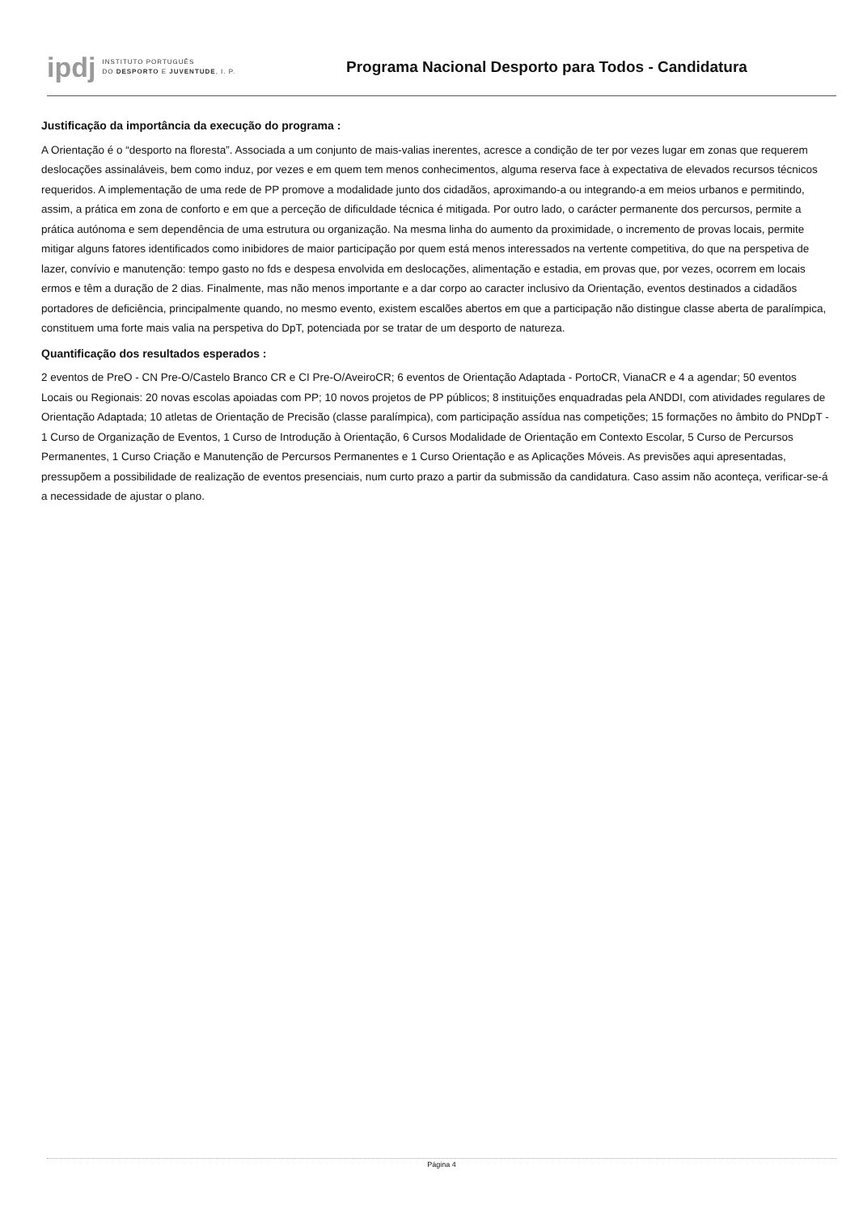ipdj
INSTITUTO PORTUGUÊS
DO DESPORTO E JUVENTUDE, I. P.
Programa Nacional Desporto para Todos - Candidatura
Justificação da importância da execução do programa :
A Orientação é o “desporto na floresta”. Associada a um conjunto de mais-valias inerentes, acresce a condição de ter por vezes lugar em zonas que requerem deslocações assinaláveis, bem como induz, por vezes e em quem tem menos conhecimentos, alguma reserva face à expectativa de elevados recursos técnicos requeridos. A implementação de uma rede de PP promove a modalidade junto dos cidadãos, aproximando-a ou integrando-a em meios urbanos e permitindo, assim, a prática em zona de conforto e em que a perceção de dificuldade técnica é mitigada. Por outro lado, o carácter permanente dos percursos, permite a prática autónoma e sem dependência de uma estrutura ou organização. Na mesma linha do aumento da proximidade, o incremento de provas locais, permite mitigar alguns fatores identificados como inibidores de maior participação por quem está menos interessados na vertente competitiva, do que na perspetiva de lazer, convívio e manutenção: tempo gasto no fds e despesa envolvida em deslocações, alimentação e estadia, em provas que, por vezes, ocorrem em locais ermos e têm a duração de 2 dias. Finalmente, mas não menos importante e a dar corpo ao caracter inclusivo da Orientação, eventos destinados a cidadãos portadores de deficiência, principalmente quando, no mesmo evento, existem escalões abertos em que a participação não distingue classe aberta de paralímpica, constituem uma forte mais valia na perspetiva do DpT, potenciada por se tratar de um desporto de natureza.
Quantificação dos resultados esperados :
2 eventos de PreO - CN Pre-O/Castelo Branco CR e CI Pre-O/AveiroCR; 6 eventos de Orientação Adaptada - PortoCR, VianaCR e 4 a agendar; 50 eventos Locais ou Regionais: 20 novas escolas apoiadas com PP; 10 novos projetos de PP públicos; 8 instituições enquadradas pela ANDDI, com atividades regulares de Orientação Adaptada; 10 atletas de Orientação de Precisão (classe paralímpica), com participação assídua nas competições; 15 formações no âmbito do PNDpT - 1 Curso de Organização de Eventos, 1 Curso de Introdução à Orientação, 6 Cursos Modalidade de Orientação em Contexto Escolar, 5 Curso de Percursos Permanentes, 1 Curso Criação e Manutenção de Percursos Permanentes e 1 Curso Orientação e as Aplicações Móveis. As previsões aqui apresentadas, pressupõem a possibilidade de realização de eventos presenciais, num curto prazo a partir da submissão da candidatura. Caso assim não aconteça, verificar-se-á a necessidade de ajustar o plano.
Página 4